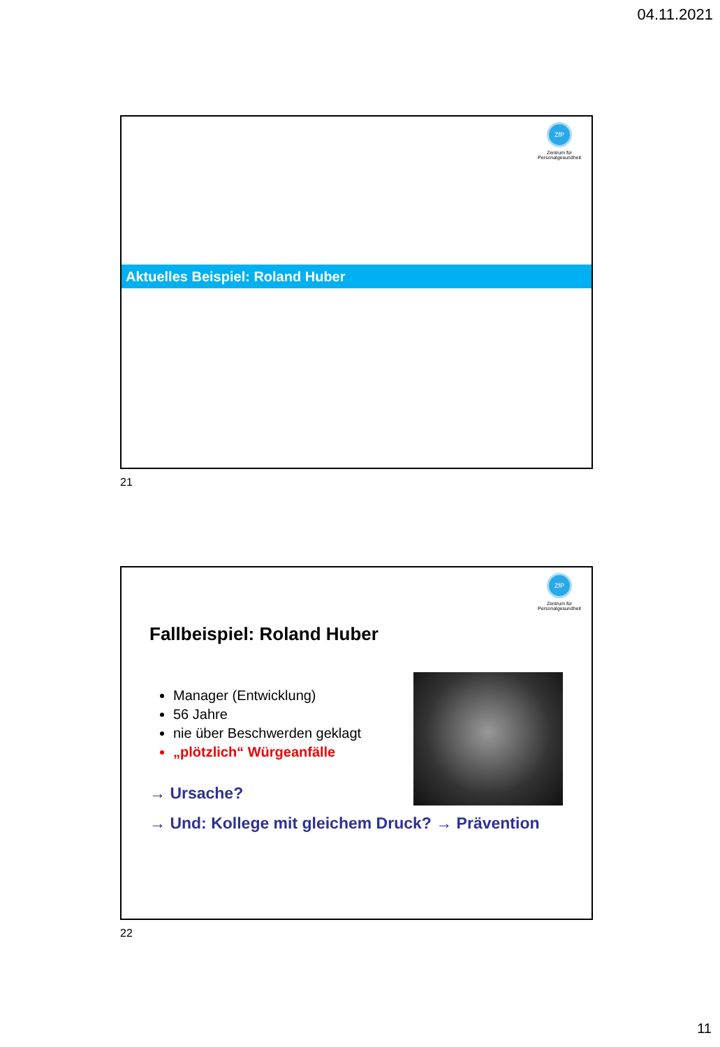04.11.2021
ZfP
Zentrum für
Personalgesundheit
Aktuelles Beispiel: Roland Huber
21
ZfP
Zentrum für
Personalgesundheit
Fallbeispiel: Roland Huber
Manager (Entwicklung)
56 Jahre
nie über Beschwerden geklagt
„plötzlich“ Würgeanfälle
→ Ursache?
→ Und: Kollege mit gleichem Druck? → Prävention
22
11